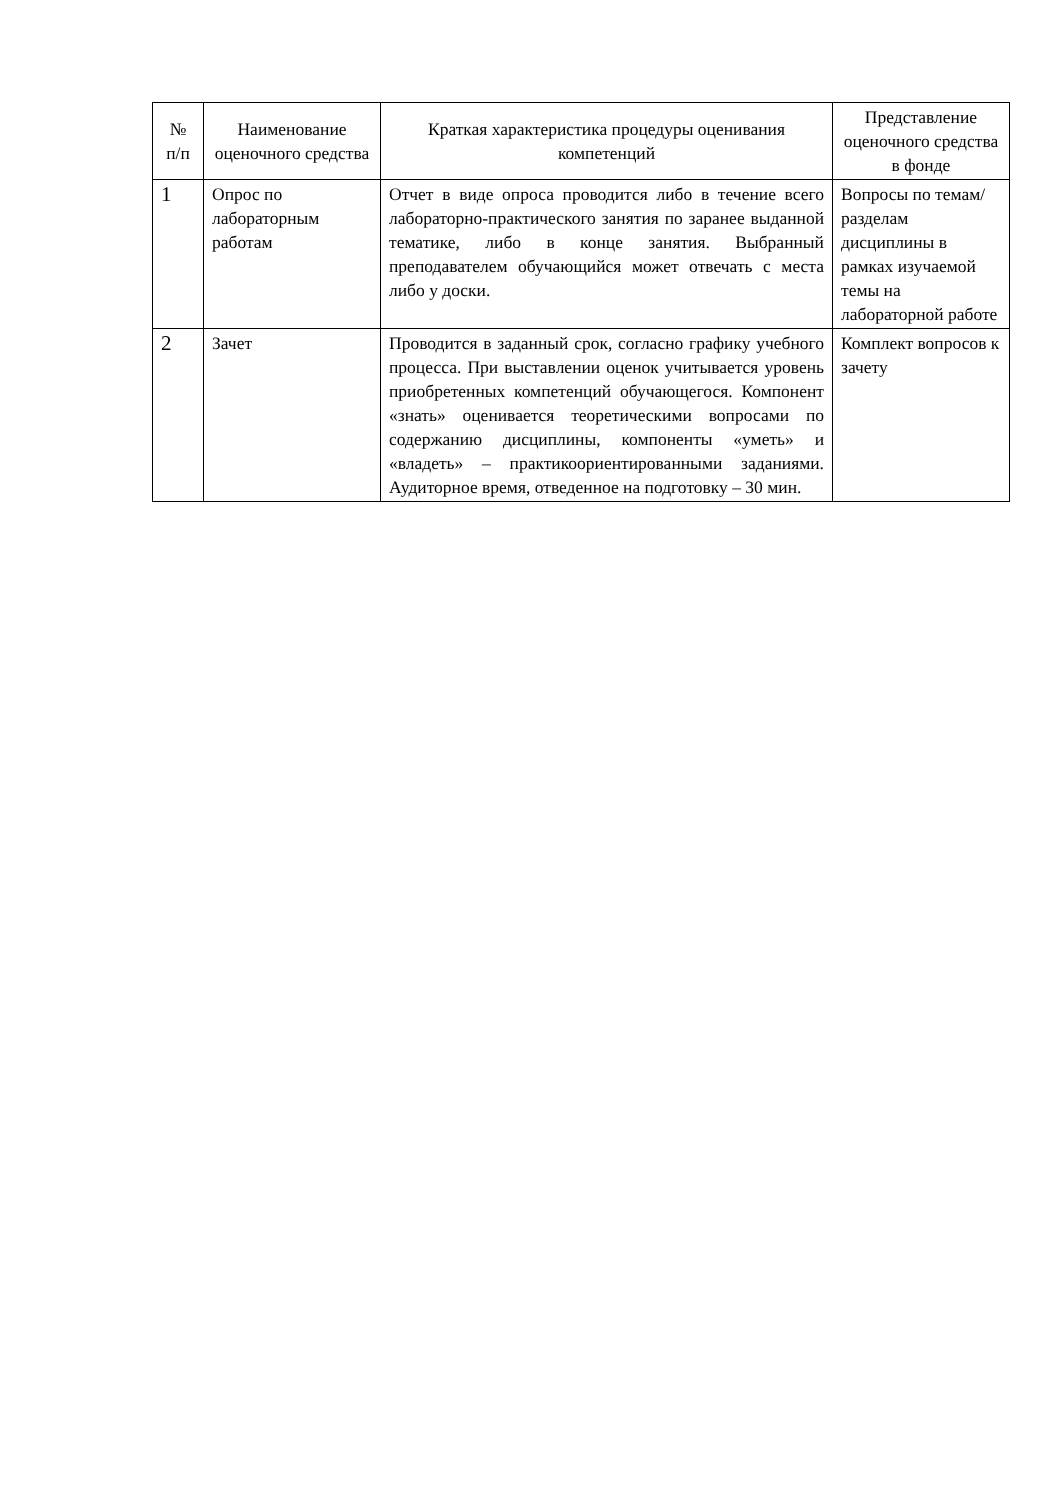| № п/п | Наименование оценочного средства | Краткая характеристика процедуры оценивания компетенций | Представление оценочного средства в фонде |
| --- | --- | --- | --- |
| 1 | Опрос по лабораторным работам | Отчет в виде опроса проводится либо в течение всего лабораторно-практического занятия по заранее выданной тематике, либо в конце занятия. Выбранный преподавателем обучающийся может отвечать с места либо у доски. | Вопросы по темам/разделам дисциплины в рамках изучаемой темы на лабораторной работе |
| 2 | Зачет | Проводится в заданный срок, согласно графику учебного процесса. При выставлении оценок учитывается уровень приобретенных компетенций обучающегося. Компонент «знать» оценивается теоретическими вопросами по содержанию дисциплины, компоненты «уметь» и «владеть» – практикоориентированными заданиями. Аудиторное время, отведенное на подготовку – 30 мин. | Комплект вопросов к зачету |